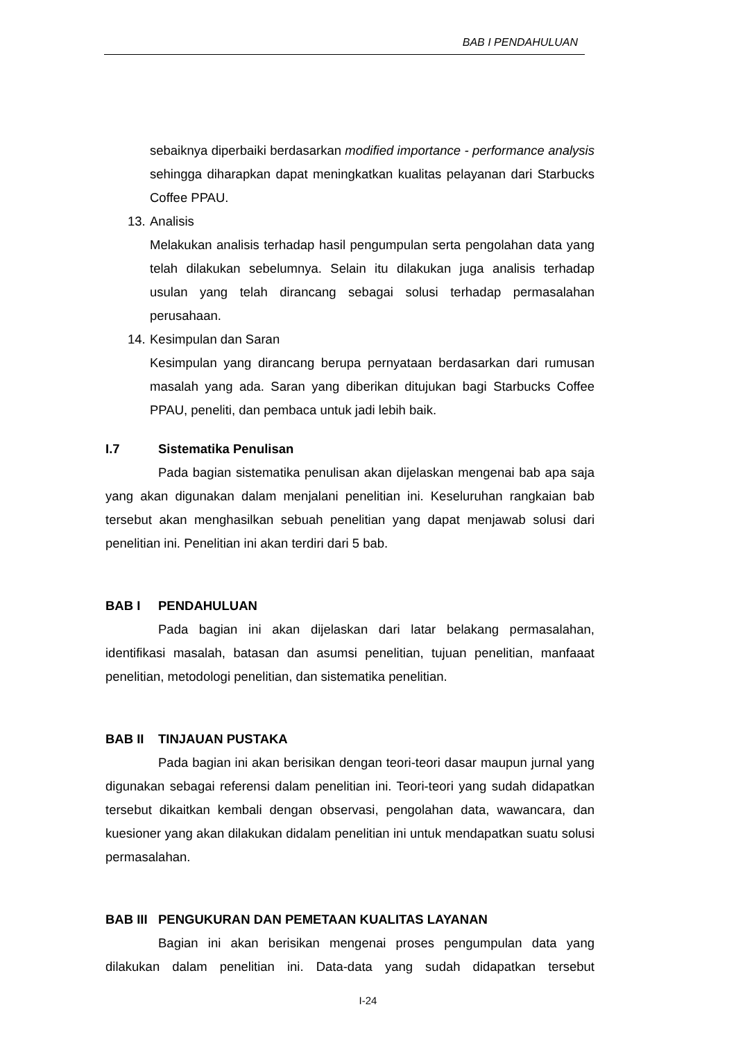BAB I PENDAHULUAN
sebaiknya diperbaiki berdasarkan modified importance - performance analysis sehingga diharapkan dapat meningkatkan kualitas pelayanan dari Starbucks Coffee PPAU.
13.
Analisis
Melakukan analisis terhadap hasil pengumpulan serta pengolahan data yang telah dilakukan sebelumnya. Selain itu dilakukan juga analisis terhadap usulan yang telah dirancang sebagai solusi terhadap permasalahan perusahaan.
14.
Kesimpulan dan Saran
Kesimpulan yang dirancang berupa pernyataan berdasarkan dari rumusan masalah yang ada. Saran yang diberikan ditujukan bagi Starbucks Coffee PPAU, peneliti, dan pembaca untuk jadi lebih baik.
I.7 Sistematika Penulisan
Pada bagian sistematika penulisan akan dijelaskan mengenai bab apa saja yang akan digunakan dalam menjalani penelitian ini. Keseluruhan rangkaian bab tersebut akan menghasilkan sebuah penelitian yang dapat menjawab solusi dari penelitian ini. Penelitian ini akan terdiri dari 5 bab.
BAB I PENDAHULUAN
Pada bagian ini akan dijelaskan dari latar belakang permasalahan, identifikasi masalah, batasan dan asumsi penelitian, tujuan penelitian, manfaaat penelitian, metodologi penelitian, dan sistematika penelitian.
BAB II TINJAUAN PUSTAKA
Pada bagian ini akan berisikan dengan teori-teori dasar maupun jurnal yang digunakan sebagai referensi dalam penelitian ini. Teori-teori yang sudah didapatkan tersebut dikaitkan kembali dengan observasi, pengolahan data, wawancara, dan kuesioner yang akan dilakukan didalam penelitian ini untuk mendapatkan suatu solusi permasalahan.
BAB III PENGUKURAN DAN PEMETAAN KUALITAS LAYANAN
Bagian ini akan berisikan mengenai proses pengumpulan data yang dilakukan dalam penelitian ini. Data-data yang sudah didapatkan tersebut
I-24